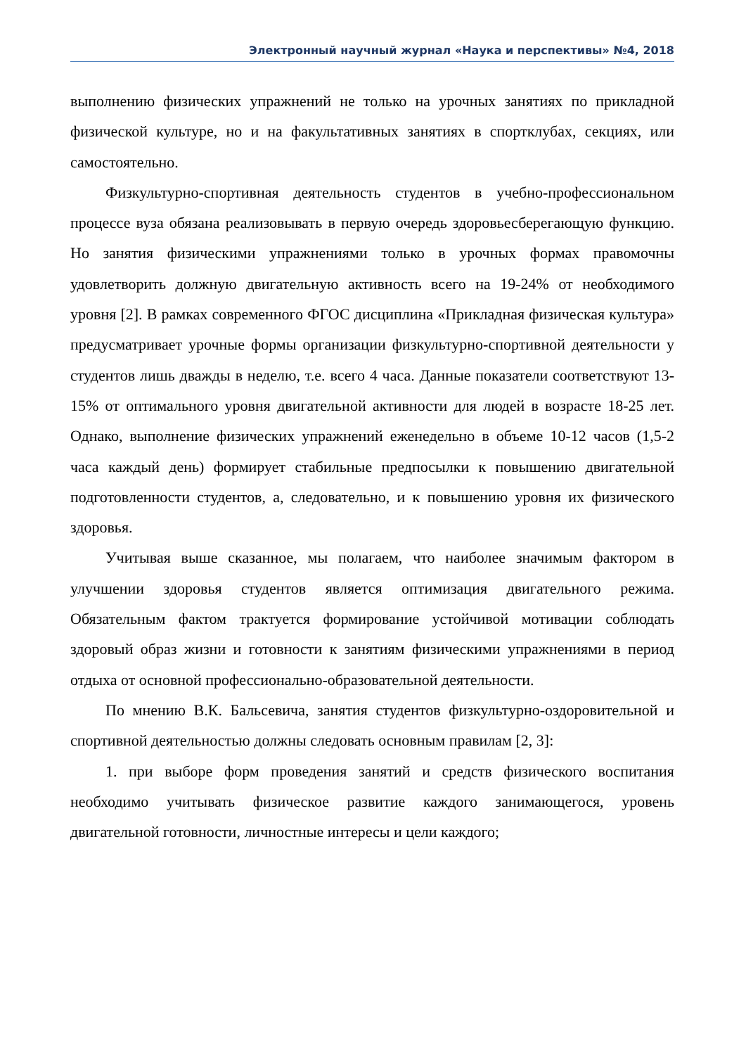Электронный научный журнал «Наука и перспективы» №4, 2018
выполнению физических упражнений не только на урочных занятиях по прикладной физической культуре, но и на факультативных занятиях в спортклубах, секциях, или самостоятельно.
Физкультурно-спортивная деятельность студентов в учебно-профессиональном процессе вуза обязана реализовывать в первую очередь здоровьесберегающую функцию. Но занятия физическими упражнениями только в урочных формах правомочны удовлетворить должную двигательную активность всего на 19-24% от необходимого уровня [2]. В рамках современного ФГОС дисциплина «Прикладная физическая культура» предусматривает урочные формы организации физкультурно-спортивной деятельности у студентов лишь дважды в неделю, т.е. всего 4 часа. Данные показатели соответствуют 13-15% от оптимального уровня двигательной активности для людей в возрасте 18-25 лет. Однако, выполнение физических упражнений еженедельно в объеме 10-12 часов (1,5-2 часа каждый день) формирует стабильные предпосылки к повышению двигательной подготовленности студентов, а, следовательно, и к повышению уровня их физического здоровья.
Учитывая выше сказанное, мы полагаем, что наиболее значимым фактором в улучшении здоровья студентов является оптимизация двигательного режима. Обязательным фактом трактуется формирование устойчивой мотивации соблюдать здоровый образ жизни и готовности к занятиям физическими упражнениями в период отдыха от основной профессионально-образовательной деятельности.
По мнению В.К. Бальсевича, занятия студентов физкультурно-оздоровительной и спортивной деятельностью должны следовать основным правилам [2, 3]:
1. при выборе форм проведения занятий и средств физического воспитания необходимо учитывать физическое развитие каждого занимающегося, уровень двигательной готовности, личностные интересы и цели каждого;